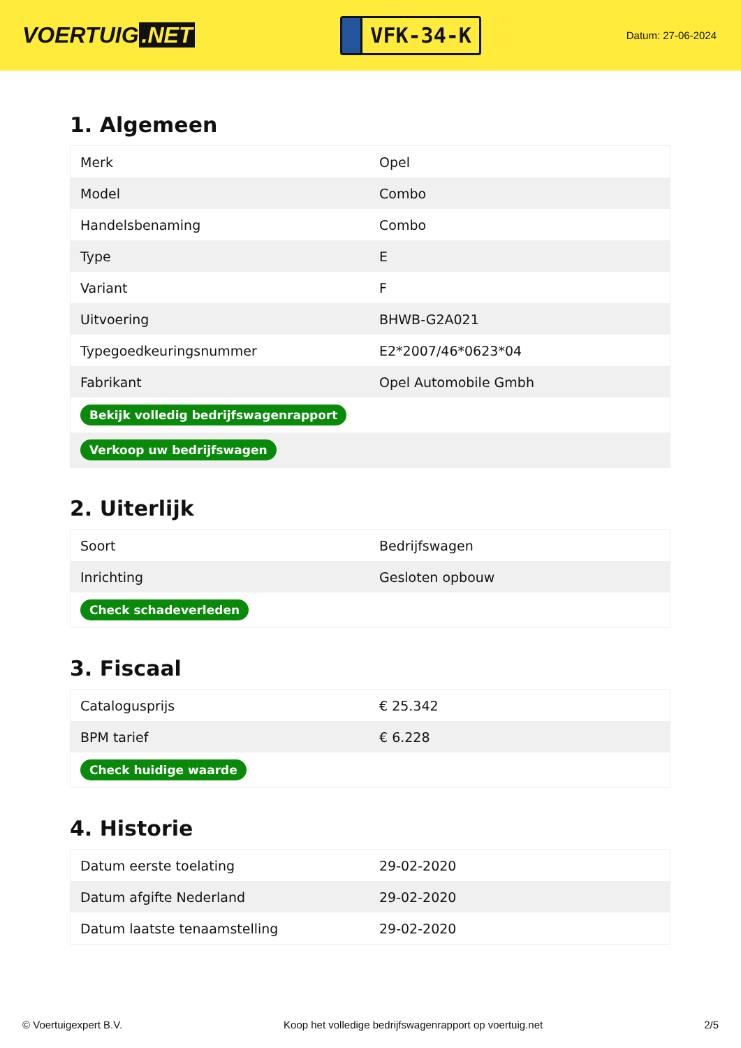VOERTUIG.NET
VFK-34-K
Datum: 27-06-2024
1. Algemeen
| Merk | Opel |
| Model | Combo |
| Handelsbenaming | Combo |
| Type | E |
| Variant | F |
| Uitvoering | BHWB-G2A021 |
| Typegoedkeuringsnummer | E2*2007/46*0623*04 |
| Fabrikant | Opel Automobile Gmbh |
| Bekijk volledig bedrijfswagenrapport | |
| Verkoop uw bedrijfswagen | |
2. Uiterlijk
| Soort | Bedrijfswagen |
| Inrichting | Gesloten opbouw |
| Check schadeverleden | |
3. Fiscaal
| Catalogusprijs | € 25.342 |
| BPM tarief | € 6.228 |
| Check huidige waarde | |
4. Historie
| Datum eerste toelating | 29-02-2020 |
| Datum afgifte Nederland | 29-02-2020 |
| Datum laatste tenaamstelling | 29-02-2020 |
© Voertuigexpert B.V. Koop het volledige bedrijfswagenrapport op voertuig.net 2/5